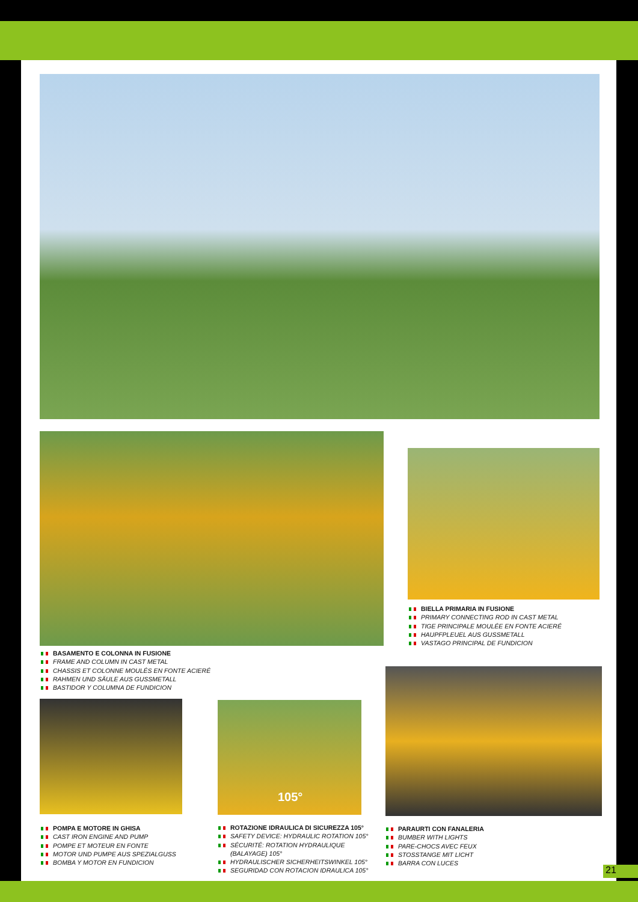BIELLA PRIMARIA IN FUSIONE
PRIMARY CONNECTING ROD IN CAST METAL
TIGE PRINCIPALE MOULÉE EN FONTE ACIERÉ
HAUPFPLEUEL AUS GUSSMETALL
VASTAGO PRINCIPAL DE FUNDICION
BASAMENTO E COLONNA IN FUSIONE
FRAME AND COLUMN IN CAST METAL
CHASSIS ET COLONNE MOULÉS EN FONTE ACIERÉ
RAHMEN UND SÄULE AUS GUSSMETALL
BASTIDOR Y COLUMNA DE FUNDICION
105°
POMPA E MOTORE IN GHISA
CAST IRON ENGINE AND PUMP
POMPE ET MOTEUR EN FONTE
MOTOR UND PUMPE AUS SPEZIALGUSS
BOMBA Y MOTOR EN FUNDICION
ROTAZIONE IDRAULICA DI SICUREZZA 105°
SAFETY DEVICE: HYDRAULIC ROTATION 105°
SÉCURITÉ: ROTATION HYDRAULIQUE
(BALAYAGE) 105°
HYDRAULISCHER SICHERHEITSWINKEL 105°
SEGURIDAD CON ROTACION IDRAULICA 105°
PARAURTI CON FANALERIA
BUMBER WITH LIGHTS
PARE-CHOCS AVEC FEUX
STOSSTANGE MIT LICHT
BARRA CON LUCES
21